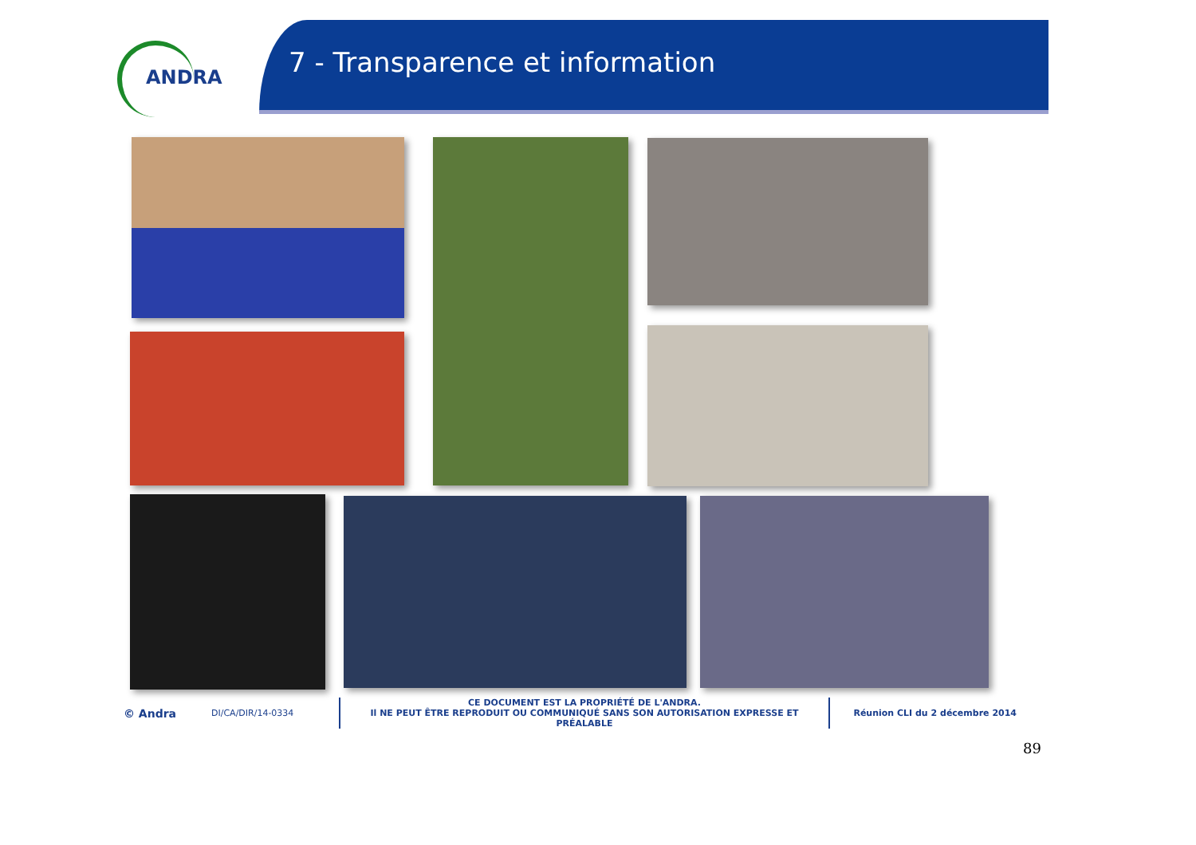ANDRA
7 - Transparence et information
© Andra
DI/CA/DIR/14-0334
CE DOCUMENT EST LA PROPRIÉTÉ DE L'ANDRA.
Il NE PEUT ÊTRE REPRODUIT OU COMMUNIQUÉ SANS SON AUTORISATION EXPRESSE ET PRÉALABLE
Réunion CLI du 2 décembre 2014
89